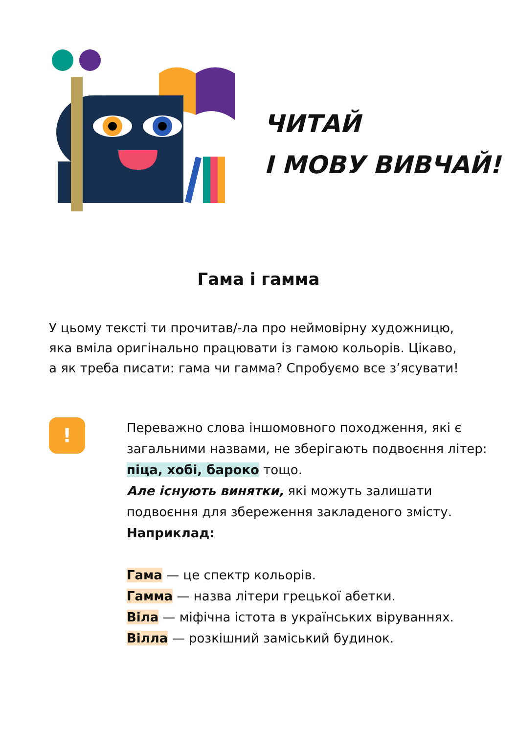ЧИТАЙ
І МОВУ ВИВЧАЙ!
Гама і гамма
У цьому тексті ти прочитав/-ла про неймовірну художницю, яка вміла оригінально працювати із гамою кольорів. Цікаво, а як треба писати: гама чи гамма? Спробуємо все з’ясувати!
!
Переважно слова іншомовного походження, які є загальними назвами, не зберігають подвоєння літер: піца, хобі, бароко тощо.
Але існують винятки, які можуть залишати подвоєння для збереження закладеного змісту.
Наприклад:
Гама — це спектр кольорів.
Гамма — назва літери грецької абетки.
Віла — міфічна істота в українських віруваннях.
Вілла — розкішний заміський будинок.